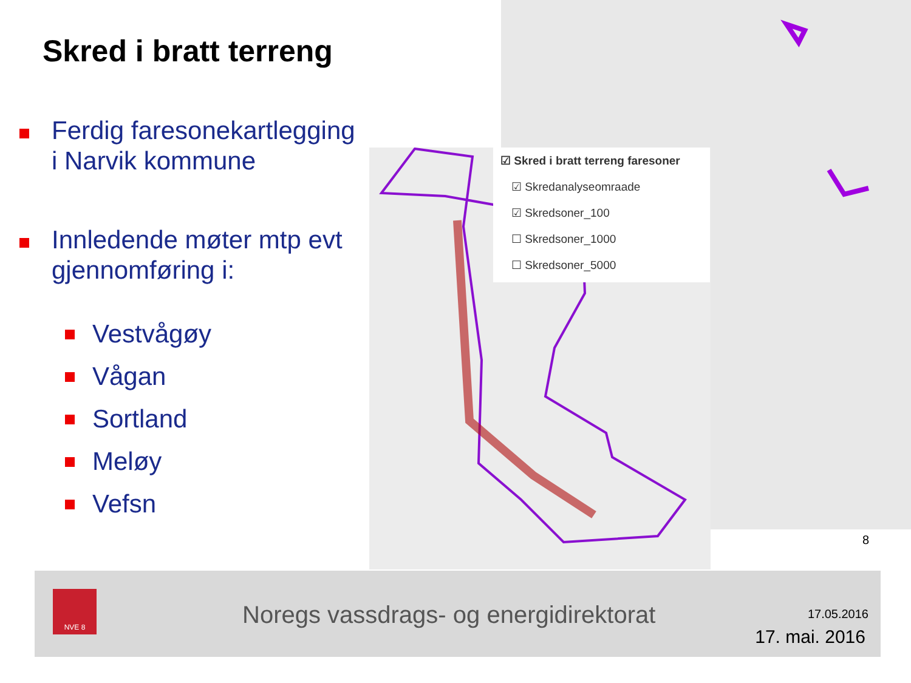Skred i bratt terreng
Ferdig faresonekartlegging i Narvik kommune
Innledende møter mtp evt gjennomføring i:
Vestvågøy
Vågan
Sortland
Meløy
Vefsn
☑ Skred i bratt terreng faresoner
☑ Skredanalyseomraade
☑ Skredsoner_100
☐ Skredsoner_1000
☐ Skredsoner_5000
8
NVE 8
Noregs vassdrags- og energidirektorat
17.05.2016
17. mai. 2016